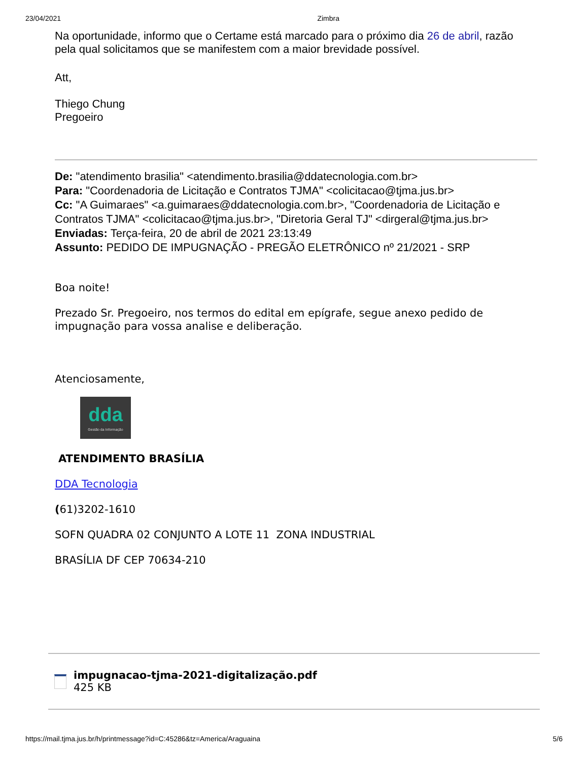23/04/2021 Zimbra
Na oportunidade, informo que o Certame está marcado para o próximo dia 26 de abril, razão pela qual solicitamos que se manifestem com a maior brevidade possível.
Att,
Thiego Chung
Pregoeiro
De: "atendimento brasilia" <atendimento.brasilia@ddatecnologia.com.br>
Para: "Coordenadoria de Licitação e Contratos TJMA" <colicitacao@tjma.jus.br>
Cc: "A Guimaraes" <a.guimaraes@ddatecnologia.com.br>, "Coordenadoria de Licitação e Contratos TJMA" <colicitacao@tjma.jus.br>, "Diretoria Geral TJ" <dirgeral@tjma.jus.br>
Enviadas: Terça-feira, 20 de abril de 2021 23:13:49
Assunto: PEDIDO DE IMPUGNAÇÃO - PREGÃO ELETRÔNICO nº 21/2021 - SRP
Boa noite!
Prezado Sr. Pregoeiro, nos termos do edital em epígrafe, segue anexo pedido de impugnação para vossa analise e deliberação.
Atenciosamente,
dda
Gestão da Informação
ATENDIMENTO BRASÍLIA
DDA Tecnologia
(61)3202-1610
SOFN QUADRA 02 CONJUNTO A LOTE 11 ZONA INDUSTRIAL
BRASÍLIA DF CEP 70634-210
impugnacao-tjma-2021-digitalização.pdf
425 KB
https://mail.tjma.jus.br/h/printmessage?id=C:45286&tz=America/Araguaina 5/6